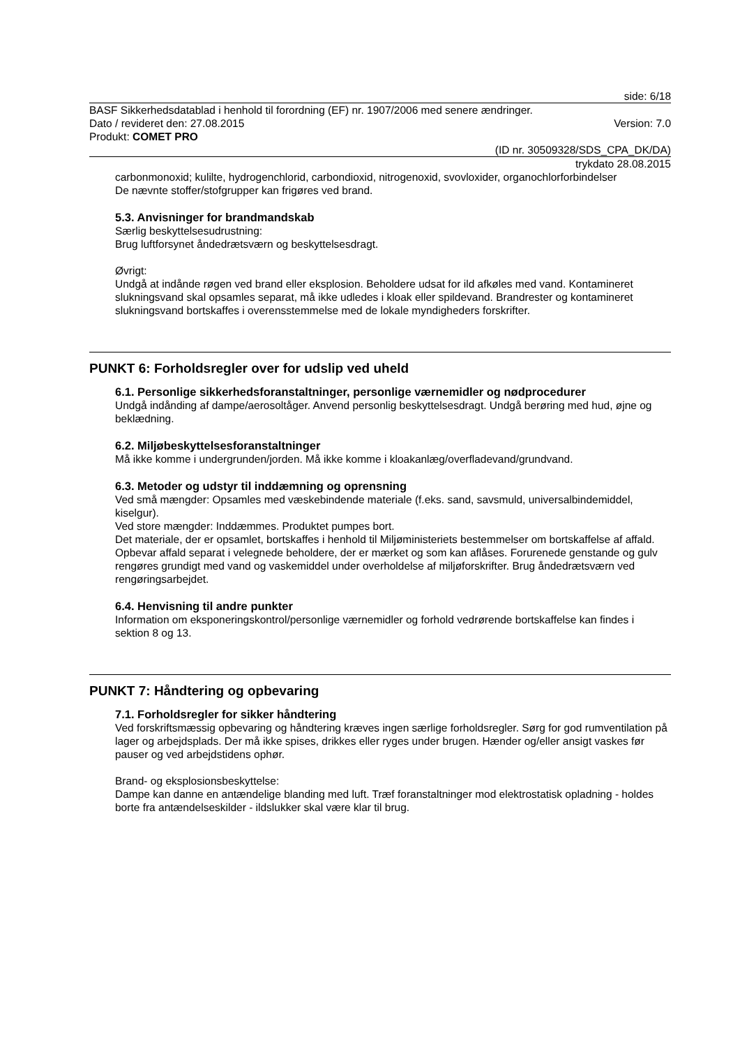side: 6/18
BASF Sikkerhedsdatablad i henhold til forordning (EF) nr. 1907/2006 med senere ændringer.
Dato / revideret den: 27.08.2015 Version: 7.0
Produkt: COMET PRO
(ID nr. 30509328/SDS_CPA_DK/DA)
trykdato 28.08.2015
carbonmonoxid; kulilte, hydrogenchlorid, carbondioxid, nitrogenoxid, svovloxider, organochlorforbindelser
De nævnte stoffer/stofgrupper kan frigøres ved brand.
5.3. Anvisninger for brandmandskab
Særlig beskyttelsesudrustning:
Brug luftforsynet åndedrætsværn og beskyttelsesdragt.
Øvrigt:
Undgå at indånde røgen ved brand eller eksplosion. Beholdere udsat for ild afkøles med vand. Kontamineret slukningsvand skal opsamles separat, må ikke udledes i kloak eller spildevand. Brandrester og kontamineret slukningsvand bortskaffes i overensstemmelse med de lokale myndigheders forskrifter.
PUNKT 6: Forholdsregler over for udslip ved uheld
6.1. Personlige sikkerhedsforanstaltninger, personlige værnemidler og nødprocedurer
Undgå indånding af dampe/aerosoltåger. Anvend personlig beskyttelsesdragt. Undgå berøring med hud, øjne og beklædning.
6.2. Miljøbeskyttelsesforanstaltninger
Må ikke komme i undergrunden/jorden. Må ikke komme i kloakanlæg/overfladevand/grundvand.
6.3. Metoder og udstyr til inddæmning og oprensning
Ved små mængder: Opsamles med væskebindende materiale (f.eks. sand, savsmuld, universalbindemiddel, kiselgur).
Ved store mængder: Inddæmmes. Produktet pumpes bort.
Det materiale, der er opsamlet, bortskaffes i henhold til Miljøministeriets bestemmelser om bortskaffelse af affald. Opbevar affald separat i velegnede beholdere, der er mærket og som kan aflåses. Forurenede genstande og gulv rengøres grundigt med vand og vaskemiddel under overholdelse af miljøforskrifter. Brug åndedrætsværn ved rengøringsarbejdet.
6.4. Henvisning til andre punkter
Information om eksponeringskontrol/personlige værnemidler og forhold vedrørende bortskaffelse kan findes i sektion 8 og 13.
PUNKT 7: Håndtering og opbevaring
7.1. Forholdsregler for sikker håndtering
Ved forskriftsmæssig opbevaring og håndtering kræves ingen særlige forholdsregler. Sørg for god rumventilation på lager og arbejdsplads. Der må ikke spises, drikkes eller ryges under brugen. Hænder og/eller ansigt vaskes før pauser og ved arbejdstidens ophør.
Brand- og eksplosionsbeskyttelse:
Dampe kan danne en antændelige blanding med luft. Træf foranstaltninger mod elektrostatisk opladning - holdes borte fra antændelseskilder - ildslukker skal være klar til brug.